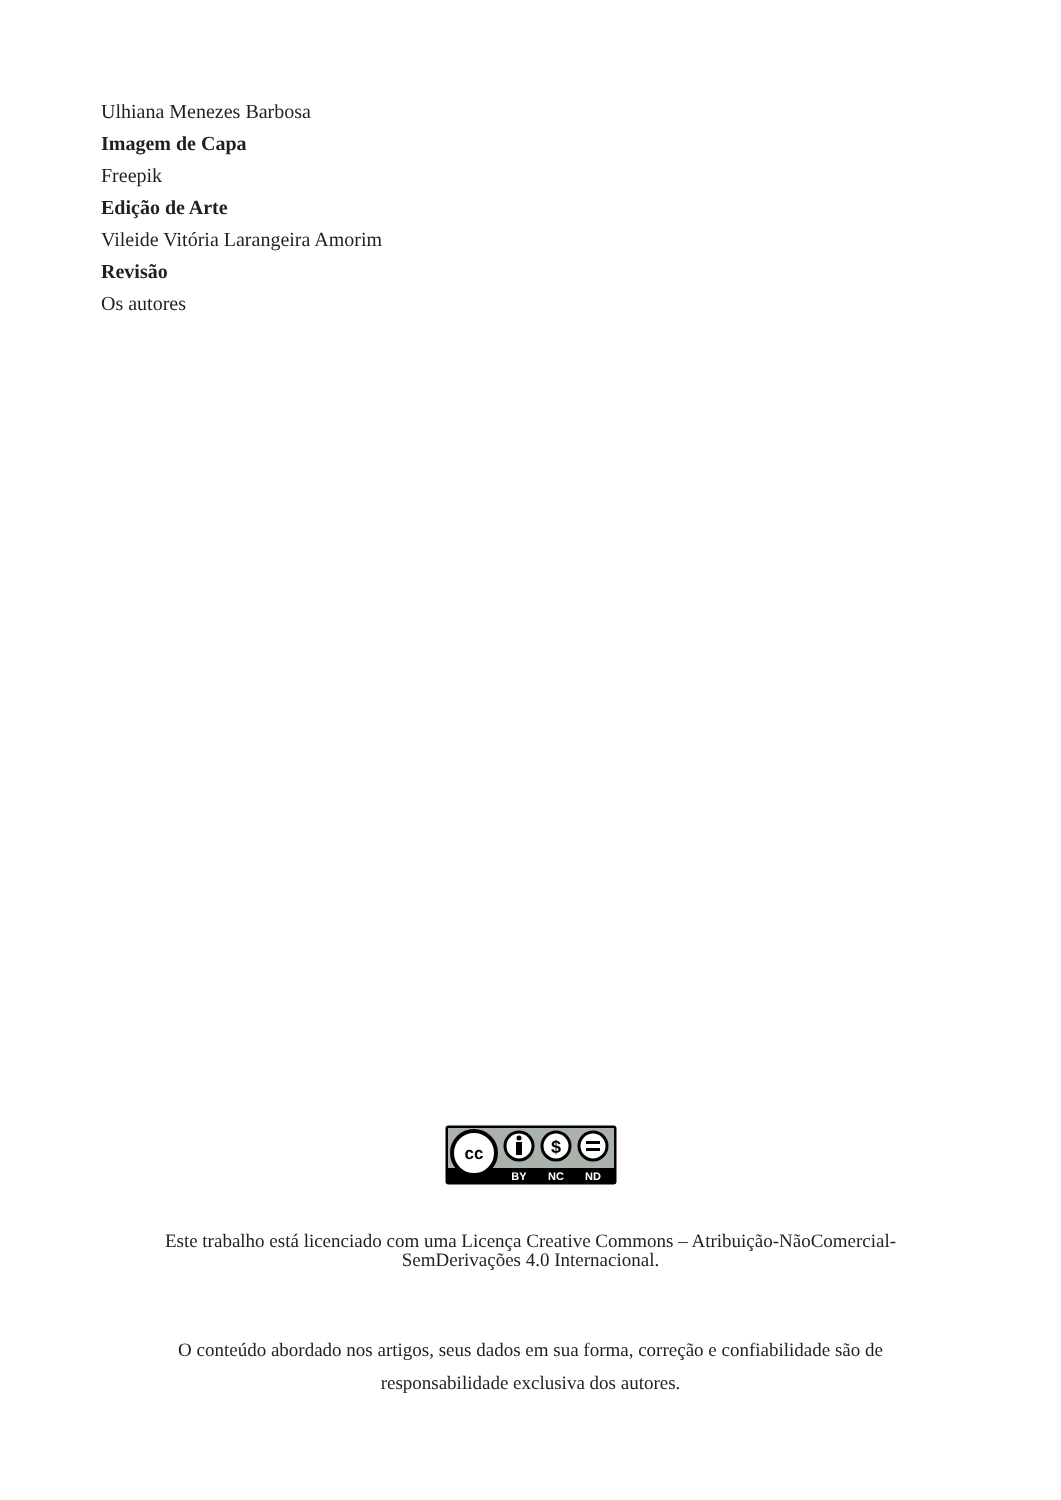Ulhiana Menezes Barbosa
Imagem de Capa
Freepik
Edição de Arte
Vileide Vitória Larangeira Amorim
Revisão
Os autores
cc
$
BY
NC
ND
Este trabalho está licenciado com uma Licença Creative Commons – Atribuição-NãoComercial-
SemDerivações 4.0 Internacional.
O conteúdo abordado nos artigos, seus dados em sua forma, correção e confiabilidade são de
responsabilidade exclusiva dos autores.